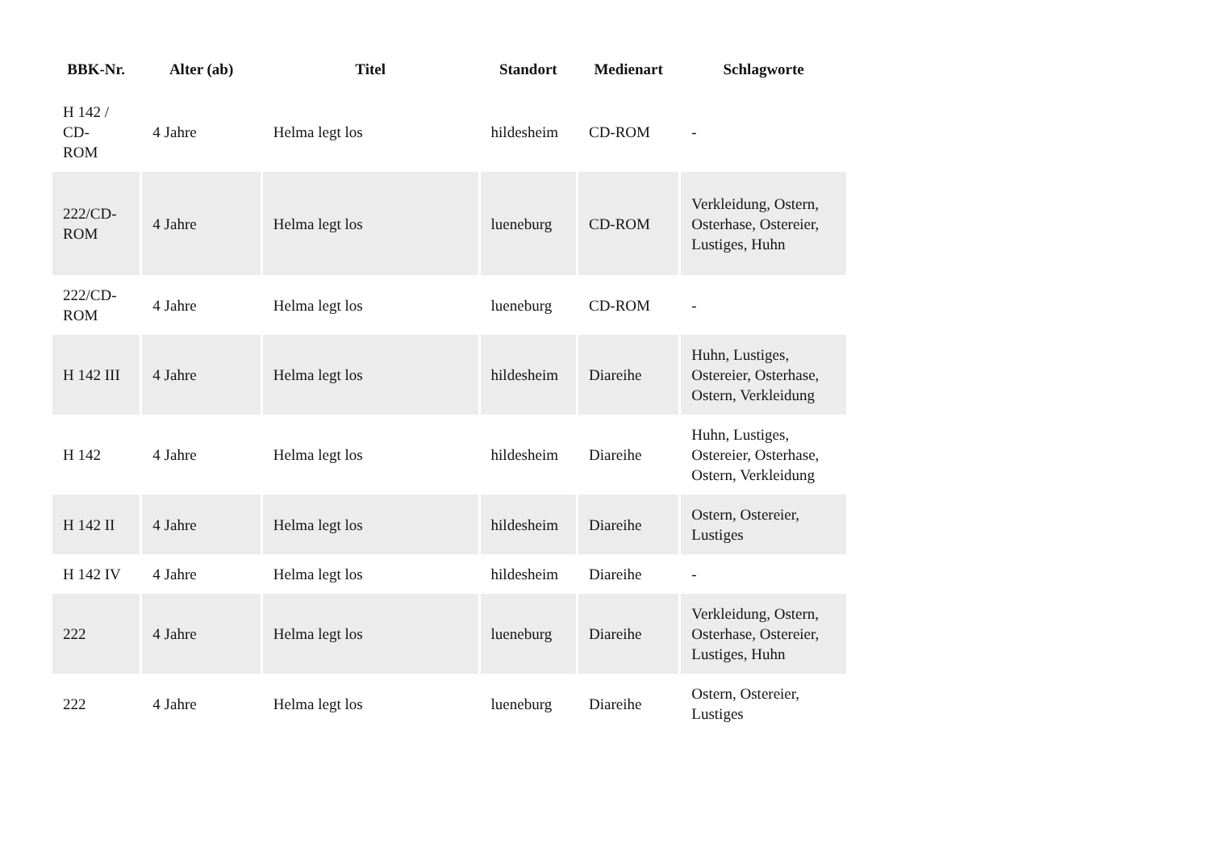| BBK-Nr. | Alter (ab) | Titel | Standort | Medienart | Schlagworte |
| --- | --- | --- | --- | --- | --- |
| H 142 / CD- ROM | 4 Jahre | Helma legt los | hildesheim | CD-ROM | - |
| 222/CD- ROM | 4 Jahre | Helma legt los | lueneburg | CD-ROM | Verkleidung, Ostern, Osterhase, Ostereier, Lustiges, Huhn |
| 222/CD- ROM | 4 Jahre | Helma legt los | lueneburg | CD-ROM | - |
| H 142 III | 4 Jahre | Helma legt los | hildesheim | Diareihe | Huhn, Lustiges, Ostereier, Osterhase, Ostern, Verkleidung |
| H 142 | 4 Jahre | Helma legt los | hildesheim | Diareihe | Huhn, Lustiges, Ostereier, Osterhase, Ostern, Verkleidung |
| H 142 II | 4 Jahre | Helma legt los | hildesheim | Diareihe | Ostern, Ostereier, Lustiges |
| H 142 IV | 4 Jahre | Helma legt los | hildesheim | Diareihe | - |
| 222 | 4 Jahre | Helma legt los | lueneburg | Diareihe | Verkleidung, Ostern, Osterhase, Ostereier, Lustiges, Huhn |
| 222 | 4 Jahre | Helma legt los | lueneburg | Diareihe | Ostern, Ostereier, Lustiges |